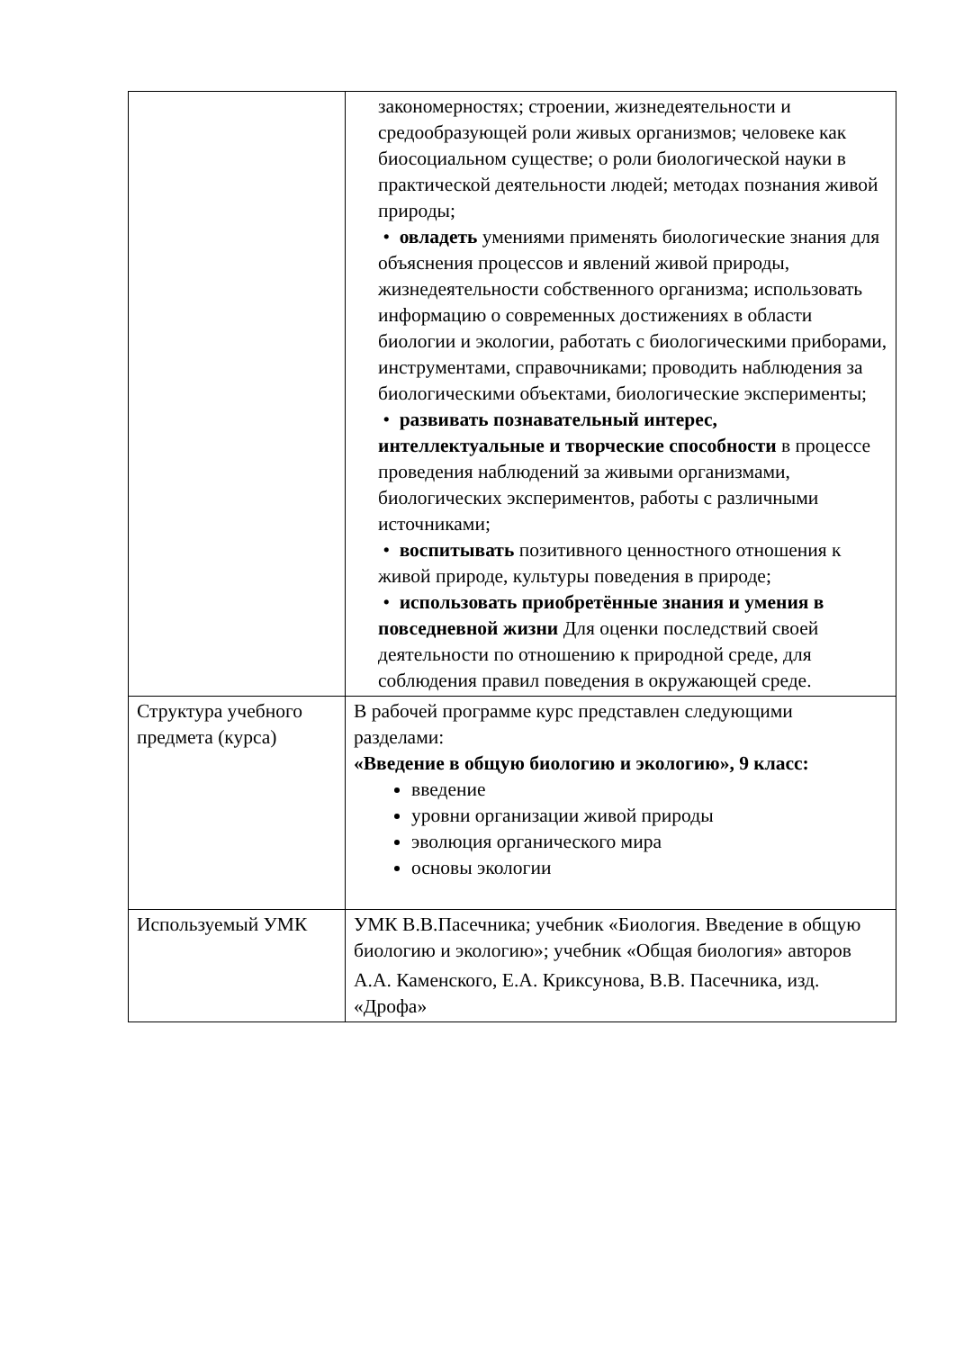| | закономерностях; строении, жизнедеятельности и средообразующей роли живых организмов; человеке как биосоциальном существе; о роли биологической науки в практической деятельности людей; методах познания живой природы; • овладеть умениями применять биологические знания для объяснения процессов и явлений живой природы, жизнедеятельности собственного организма; использовать информацию о современных достижениях в области биологии и экологии, работать с биологическими приборами, инструментами, справочниками; проводить наблюдения за биологическими объектами, биологические эксперименты; • развивать познавательный интерес, интеллектуальные и творческие способности в процессе проведения наблюдений за живыми организмами, биологических экспериментов, работы с различными источниками; • воспитывать позитивного ценностного отношения к живой природе, культуры поведения в природе; • использовать приобретённые знания и умения в повседневной жизни Для оценки последствий своей деятельности по отношению к природной среде, для соблюдения правил поведения в окружающей среде. |
| Структура учебного предмета (курса) | В рабочей программе курс представлен следующими разделами: «Введение в общую биологию и экологию», 9 класс: введение уровни организации живой природы эволюция органического мира основы экологии |
| Используемый УМК | УМК В.В.Пасечника; учебник «Биология. Введение в общую биологию и экологию»; учебник «Общая биология» авторов А.А. Каменского, Е.А. Криксунова, В.В. Пасечника, изд. «Дрофа» |